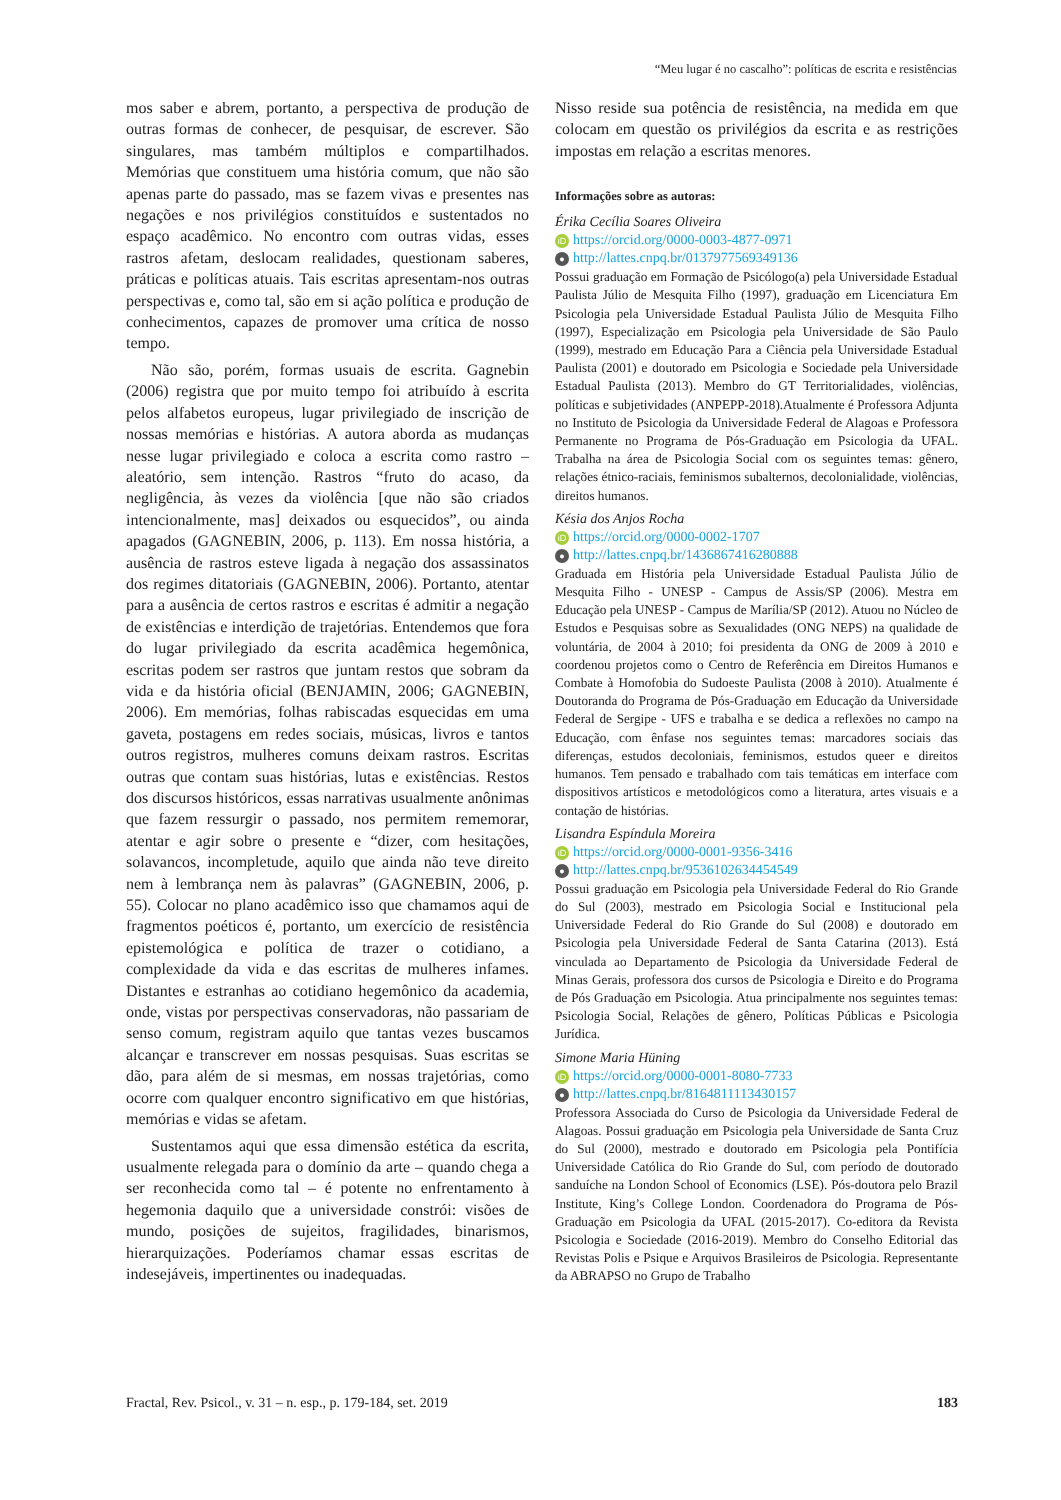“Meu lugar é no cascalho”: políticas de escrita e resistências
mos saber e abrem, portanto, a perspectiva de produção de outras formas de conhecer, de pesquisar, de escrever. São singulares, mas também múltiplos e compartilhados. Memórias que constituem uma história comum, que não são apenas parte do passado, mas se fazem vivas e presentes nas negações e nos privilégios constituídos e sustentados no espaço acadêmico. No encontro com outras vidas, esses rastros afetam, deslocam realidades, questionam saberes, práticas e políticas atuais. Tais escritas apresentam-nos outras perspectivas e, como tal, são em si ação política e produção de conhecimentos, capazes de promover uma crítica de nosso tempo.
Não são, porém, formas usuais de escrita. Gagnebin (2006) registra que por muito tempo foi atribuído à escrita pelos alfabetos europeus, lugar privilegiado de inscrição de nossas memórias e histórias. A autora aborda as mudanças nesse lugar privilegiado e coloca a escrita como rastro – aleatório, sem intenção. Rastros “fruto do acaso, da negligência, às vezes da violência [que não são criados intencionalmente, mas] deixados ou esquecidos”, ou ainda apagados (GAGNEBIN, 2006, p. 113). Em nossa história, a ausência de rastros esteve ligada à negação dos assassinatos dos regimes ditatoriais (GAGNEBIN, 2006). Portanto, atentar para a ausência de certos rastros e escritas é admitir a negação de existências e interdição de trajetórias. Entendemos que fora do lugar privilegiado da escrita acadêmica hegemônica, escritas podem ser rastros que juntam restos que sobram da vida e da história oficial (BENJAMIN, 2006; GAGNEBIN, 2006). Em memórias, folhas rabiscadas esquecidas em uma gaveta, postagens em redes sociais, músicas, livros e tantos outros registros, mulheres comuns deixam rastros. Escritas outras que contam suas histórias, lutas e existências. Restos dos discursos históricos, essas narrativas usualmente anônimas que fazem ressurgir o passado, nos permitem rememorar, atentar e agir sobre o presente e “dizer, com hesitações, solavancos, incompletude, aquilo que ainda não teve direito nem à lembrança nem às palavras” (GAGNEBIN, 2006, p. 55). Colocar no plano acadêmico isso que chamamos aqui de fragmentos poéticos é, portanto, um exercício de resistência epistemológica e política de trazer o cotidiano, a complexidade da vida e das escritas de mulheres infames. Distantes e estranhas ao cotidiano hegemônico da academia, onde, vistas por perspectivas conservadoras, não passariam de senso comum, registram aquilo que tantas vezes buscamos alcançar e transcrever em nossas pesquisas. Suas escritas se dão, para além de si mesmas, em nossas trajetórias, como ocorre com qualquer encontro significativo em que histórias, memórias e vidas se afetam.
Sustentamos aqui que essa dimensão estética da escrita, usualmente relegada para o domínio da arte – quando chega a ser reconhecida como tal – é potente no enfrentamento à hegemonia daquilo que a universidade constrói: visões de mundo, posições de sujeitos, fragilidades, binarismos, hierarquizações. Poderíamos chamar essas escritas de indesejáveis, impertinentes ou inadequadas.
Nisso reside sua potência de resistência, na medida em que colocam em questão os privilégios da escrita e as restrições impostas em relação a escritas menores.
Informações sobre as autoras:
Érika Cecília Soares Oliveira
iD https://orcid.org/0000-0003-4877-0971
● http://lattes.cnpq.br/0137977569349136
Possui graduação em Formação de Psicólogo(a) pela Universidade Estadual Paulista Júlio de Mesquita Filho (1997), graduação em Licenciatura Em Psicologia pela Universidade Estadual Paulista Júlio de Mesquita Filho (1997), Especialização em Psicologia pela Universidade de São Paulo (1999), mestrado em Educação Para a Ciência pela Universidade Estadual Paulista (2001) e doutorado em Psicologia e Sociedade pela Universidade Estadual Paulista (2013). Membro do GT Territorialidades, violências, políticas e subjetividades (ANPEPP-2018).Atualmente é Professora Adjunta no Instituto de Psicologia da Universidade Federal de Alagoas e Professora Permanente no Programa de Pós-Graduação em Psicologia da UFAL. Trabalha na área de Psicologia Social com os seguintes temas: gênero, relações étnico-raciais, feminismos subalternos, decolonialidade, violências, direitos humanos.
Késia dos Anjos Rocha
iD https://orcid.org/0000-0002-1707
● http://lattes.cnpq.br/1436867416280888
Graduada em História pela Universidade Estadual Paulista Júlio de Mesquita Filho - UNESP - Campus de Assis/SP (2006). Mestra em Educação pela UNESP - Campus de Marília/SP (2012). Atuou no Núcleo de Estudos e Pesquisas sobre as Sexualidades (ONG NEPS) na qualidade de voluntária, de 2004 à 2010; foi presidenta da ONG de 2009 à 2010 e coordenou projetos como o Centro de Referência em Direitos Humanos e Combate à Homofobia do Sudoeste Paulista (2008 à 2010). Atualmente é Doutoranda do Programa de Pós-Graduação em Educação da Universidade Federal de Sergipe - UFS e trabalha e se dedica a reflexões no campo na Educação, com ênfase nos seguintes temas: marcadores sociais das diferenças, estudos decoloniais, feminismos, estudos queer e direitos humanos. Tem pensado e trabalhado com tais temáticas em interface com dispositivos artísticos e metodológicos como a literatura, artes visuais e a contação de histórias.
Lisandra Espíndula Moreira
iD https://orcid.org/0000-0001-9356-3416
● http://lattes.cnpq.br/9536102634454549
Possui graduação em Psicologia pela Universidade Federal do Rio Grande do Sul (2003), mestrado em Psicologia Social e Institucional pela Universidade Federal do Rio Grande do Sul (2008) e doutorado em Psicologia pela Universidade Federal de Santa Catarina (2013). Está vinculada ao Departamento de Psicologia da Universidade Federal de Minas Gerais, professora dos cursos de Psicologia e Direito e do Programa de Pós Graduação em Psicologia. Atua principalmente nos seguintes temas: Psicologia Social, Relações de gênero, Políticas Públicas e Psicologia Jurídica.
Simone Maria Hüning
iD https://orcid.org/0000-0001-8080-7733
● http://lattes.cnpq.br/8164811113430157
Professora Associada do Curso de Psicologia da Universidade Federal de Alagoas. Possui graduação em Psicologia pela Universidade de Santa Cruz do Sul (2000), mestrado e doutorado em Psicologia pela Pontifícia Universidade Católica do Rio Grande do Sul, com período de doutorado sanduíche na London School of Economics (LSE). Pós-doutora pelo Brazil Institute, King’s College London. Coordenadora do Programa de Pós-Graduação em Psicologia da UFAL (2015-2017). Co-editora da Revista Psicologia e Sociedade (2016-2019). Membro do Conselho Editorial das Revistas Polis e Psique e Arquivos Brasileiros de Psicologia. Representante da ABRAPSO no Grupo de Trabalho
Fractal, Rev. Psicol., v. 31 – n. esp., p. 179-184, set. 2019 183